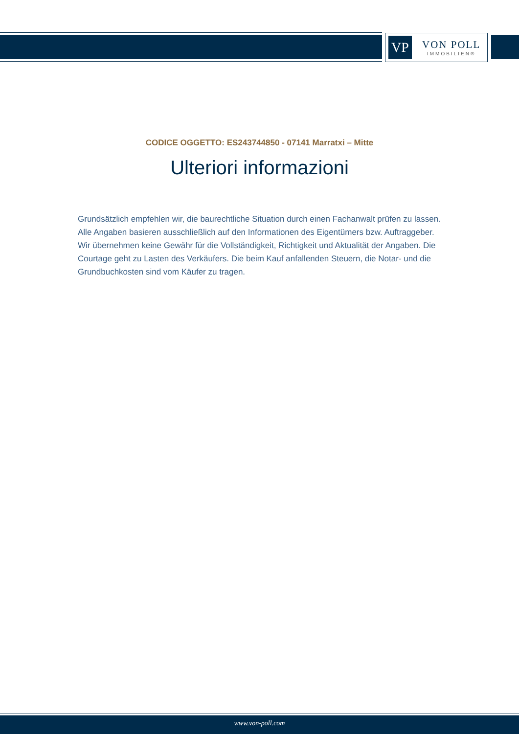VP
VON POLL
IMMOBILIEN®
CODICE OGGETTO: ES243744850 - 07141 Marratxi – Mitte
Ulteriori informazioni
Grundsätzlich empfehlen wir, die baurechtliche Situation durch einen Fachanwalt prüfen zu lassen. Alle Angaben basieren ausschließlich auf den Informationen des Eigentümers bzw. Auftraggeber. Wir übernehmen keine Gewähr für die Vollständigkeit, Richtigkeit und Aktualität der Angaben. Die Courtage geht zu Lasten des Verkäufers. Die beim Kauf anfallenden Steuern, die Notar- und die Grundbuchkosten sind vom Käufer zu tragen.
www.von-poll.com